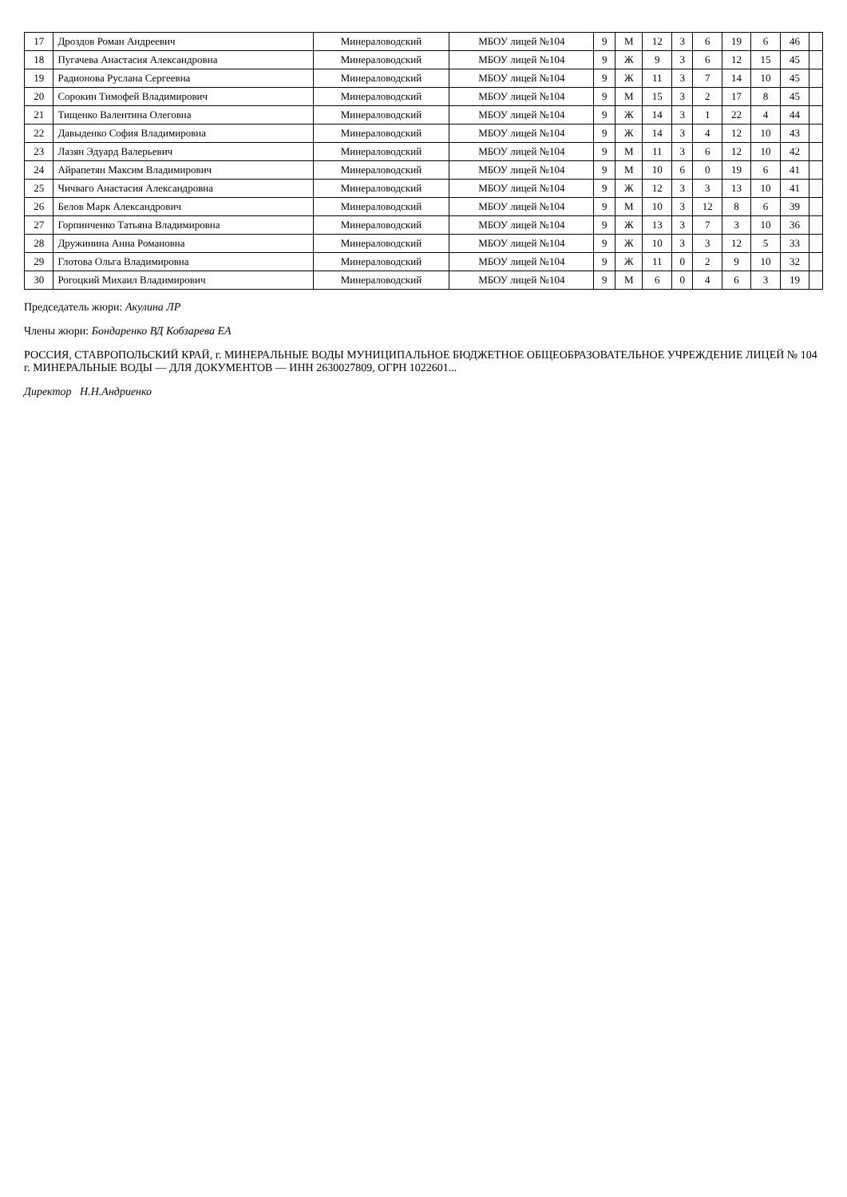| 17 | Дроздов Роман Андреевич | Минераловодский | МБОУ лицей №104 | 9 | М | 12 | 3 | 6 | 19 | 6 | 46 | |
| 18 | Пугачева Анастасия Александровна | Минераловодский | МБОУ лицей №104 | 9 | Ж | 9 | 3 | 6 | 12 | 15 | 45 | |
| 19 | Радионова Руслана Сергеевна | Минераловодский | МБОУ лицей №104 | 9 | Ж | 11 | 3 | 7 | 14 | 10 | 45 | |
| 20 | Сорокин Тимофей Владимирович | Минераловодский | МБОУ лицей №104 | 9 | М | 15 | 3 | 2 | 17 | 8 | 45 | |
| 21 | Тищенко Валентина Олеговна | Минераловодский | МБОУ лицей №104 | 9 | Ж | 14 | 3 | 1 | 22 | 4 | 44 | |
| 22 | Давыденко София Владимировна | Минераловодский | МБОУ лицей №104 | 9 | Ж | 14 | 3 | 4 | 12 | 10 | 43 | |
| 23 | Лазян Эдуард Валерьевич | Минераловодский | МБОУ лицей №104 | 9 | М | 11 | 3 | 6 | 12 | 10 | 42 | |
| 24 | Айрапетян Максим Владимирович | Минераловодский | МБОУ лицей №104 | 9 | М | 10 | 6 | 0 | 19 | 6 | 41 | |
| 25 | Чичваго Анастасия Александровна | Минераловодский | МБОУ лицей №104 | 9 | Ж | 12 | 3 | 3 | 13 | 10 | 41 | |
| 26 | Белов Марк Александрович | Минераловодский | МБОУ лицей №104 | 9 | М | 10 | 3 | 12 | 8 | 6 | 39 | |
| 27 | Горпинченко Татьяна Владимировна | Минераловодский | МБОУ лицей №104 | 9 | Ж | 13 | 3 | 7 | 3 | 10 | 36 | |
| 28 | Дружинина Анна Романовна | Минераловодский | МБОУ лицей №104 | 9 | Ж | 10 | 3 | 3 | 12 | 5 | 33 | |
| 29 | Глотова Ольга Владимировна | Минераловодский | МБОУ лицей №104 | 9 | Ж | 11 | 0 | 2 | 9 | 10 | 32 | |
| 30 | Рогоцкий Михаил Владимирович | Минераловодский | МБОУ лицей №104 | 9 | М | 6 | 0 | 4 | 6 | 3 | 19 | |
Председатель жюри: Акулина ЛР
Члены жюри: Бондаренко ВД Кобзарева ЕА
РОССИЯ, СТАВРОПОЛЬСКИЙ КРАЙ, г. МИНЕРАЛЬНЫЕ ВОДЫ МУНИЦИПАЛЬНОЕ БЮДЖЕТНОЕ ОБЩЕОБРАЗОВАТЕЛЬНОЕ УЧРЕЖДЕНИЕ ЛИЦЕЙ № 104 г. МИНЕРАЛЬНЫЕ ВОДЫ — ДЛЯ ДОКУМЕНТОВ — ИНН 2630027809, ОГРН 1022601...
Директор Н.Н.Андриенко